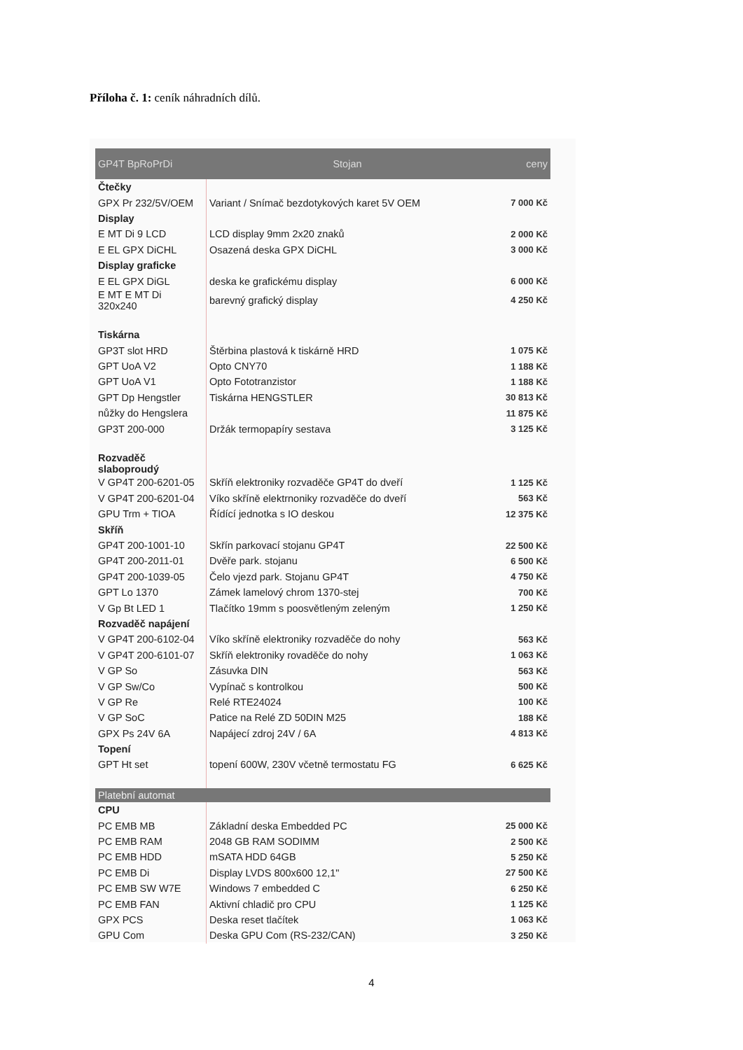Příloha č. 1: ceník náhradních dílů.
| GP4T BpRoPrDi | Stojan | ceny |
| --- | --- | --- |
| Čtečky | | |
| GPX Pr 232/5V/OEM | Variant / Snímač bezdotykových karet 5V OEM | 7 000 Kč |
| Display | | |
| E MT Di 9 LCD | LCD display 9mm 2x20 znaků | 2 000 Kč |
| E EL GPX DiCHL | Osazená deska GPX DiCHL | 3 000 Kč |
| Display graficke | | |
| E EL GPX DiGL | deska ke grafickému display | 6 000 Kč |
| E MT E MT Di 320x240 | barevný grafický display | 4 250 Kč |
| Tiskárna | | |
| GP3T slot HRD | Štěrbina plastová k tiskárně HRD | 1 075 Kč |
| GPT UoA V2 | Opto CNY70 | 1 188 Kč |
| GPT UoA V1 | Opto Fototranzistor | 1 188 Kč |
| GPT Dp Hengstler | Tiskárna HENGSTLER | 30 813 Kč |
| nůžky do Hengslera | | 11 875 Kč |
| GP3T 200-000 | Držák termopapíry sestava | 3 125 Kč |
| Rozvaděč slaboproudý | | |
| V GP4T 200-6201-05 | Skříň elektroniky rozvaděče GP4T do dveří | 1 125 Kč |
| V GP4T 200-6201-04 | Víko skříně elektrnoniky rozvaděče do dveří | 563 Kč |
| GPU Trm + TIOA | Řídící jednotka s IO deskou | 12 375 Kč |
| Skříň | | |
| GP4T 200-1001-10 | Skřín parkovací stojanu GP4T | 22 500 Kč |
| GP4T 200-2011-01 | Dvěře park. stojanu | 6 500 Kč |
| GP4T 200-1039-05 | Čelo vjezd park. Stojanu GP4T | 4 750 Kč |
| GPT Lo 1370 | Zámek lamelový chrom 1370-stej | 700 Kč |
| V Gp Bt LED 1 | Tlačítko 19mm s poosvětleným zeleným | 1 250 Kč |
| Rozvaděč napájení | | |
| V GP4T 200-6102-04 | Víko skříně elektroniky rozvaděče do nohy | 563 Kč |
| V GP4T 200-6101-07 | Skříň elektroniky rovaděče do nohy | 1 063 Kč |
| V GP So | Zásuvka DIN | 563 Kč |
| V GP Sw/Co | Vypínač s kontrolkou | 500 Kč |
| V GP Re | Relé RTE24024 | 100 Kč |
| V GP SoC | Patice na Relé ZD 50DIN M25 | 188 Kč |
| GPX Ps 24V 6A | Napájecí zdroj 24V / 6A | 4 813 Kč |
| Topení | | |
| GPT Ht set | topení 600W, 230V včetně termostatu FG | 6 625 Kč |
| Platební automat | | |
| CPU | | |
| PC EMB MB | Základní deska Embedded PC | 25 000 Kč |
| PC EMB RAM | 2048 GB RAM SODIMM | 2 500 Kč |
| PC EMB HDD | mSATA HDD 64GB | 5 250 Kč |
| PC EMB Di | Display LVDS 800x600 12,1" | 27 500 Kč |
| PC EMB SW W7E | Windows 7 embedded C | 6 250 Kč |
| PC EMB FAN | Aktivní chladič pro CPU | 1 125 Kč |
| GPX PCS | Deska reset tlačítek | 1 063 Kč |
| GPU Com | Deska GPU Com (RS-232/CAN) | 3 250 Kč |
4